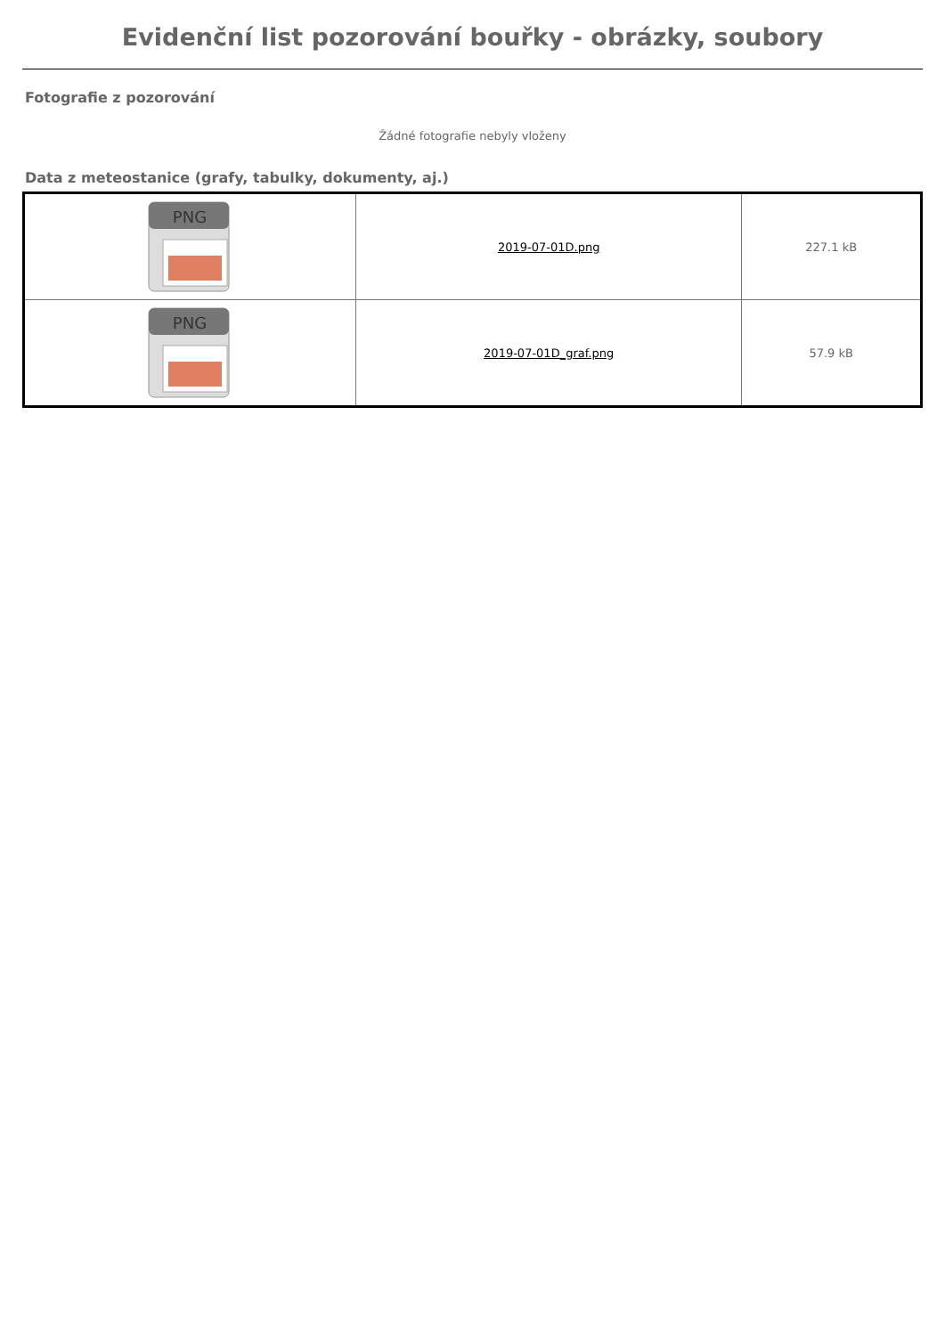Evidenční list pozorování bouřky - obrázky, soubory
Fotografie z pozorování
Žádné fotografie nebyly vloženy
Data z meteostanice (grafy, tabulky, dokumenty, aj.)
| PNG | 2019-07-01D.png | 227.1 kB |
| PNG | 2019-07-01D_graf.png | 57.9 kB |